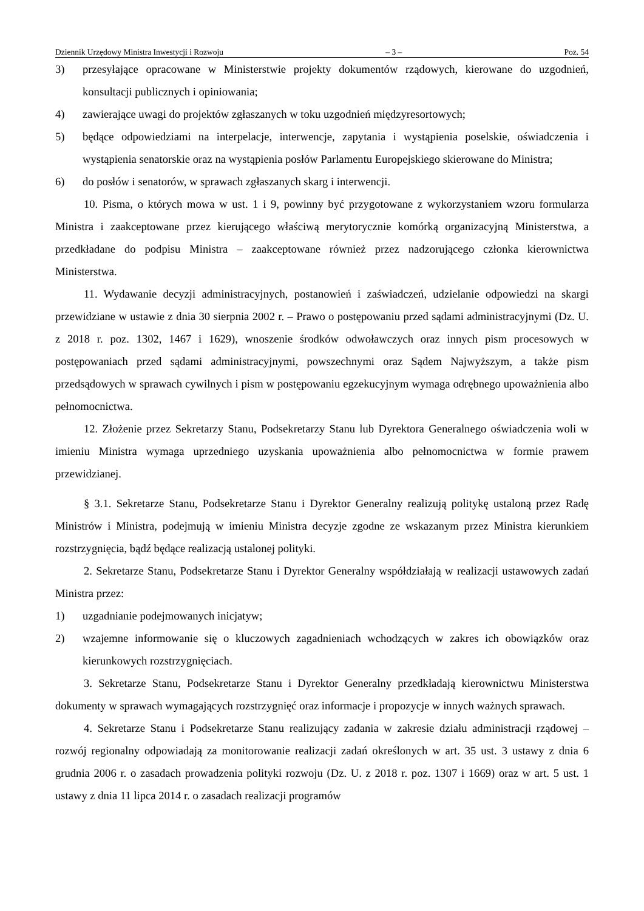Dziennik Urzędowy Ministra Inwestycji i Rozwoju – 3 – Poz. 54
3) przesyłające opracowane w Ministerstwie projekty dokumentów rządowych, kierowane do uzgodnień, konsultacji publicznych i opiniowania;
4) zawierające uwagi do projektów zgłaszanych w toku uzgodnień międzyresortowych;
5) będące odpowiedziami na interpelacje, interwencje, zapytania i wystąpienia poselskie, oświadczenia i wystąpienia senatorskie oraz na wystąpienia posłów Parlamentu Europejskiego skierowane do Ministra;
6) do posłów i senatorów, w sprawach zgłaszanych skarg i interwencji.
10. Pisma, o których mowa w ust. 1 i 9, powinny być przygotowane z wykorzystaniem wzoru formularza Ministra i zaakceptowane przez kierującego właściwą merytorycznie komórką organizacyjną Ministerstwa, a przedkładane do podpisu Ministra – zaakceptowane również przez nadzorującego członka kierownictwa Ministerstwa.
11. Wydawanie decyzji administracyjnych, postanowień i zaświadczeń, udzielanie odpowiedzi na skargi przewidziane w ustawie z dnia 30 sierpnia 2002 r. – Prawo o postępowaniu przed sądami administracyjnymi (Dz. U. z 2018 r. poz. 1302, 1467 i 1629), wnoszenie środków odwoławczych oraz innych pism procesowych w postępowaniach przed sądami administracyjnymi, powszechnymi oraz Sądem Najwyższym, a także pism przedsądowych w sprawach cywilnych i pism w postępowaniu egzekucyjnym wymaga odrębnego upoważnienia albo pełnomocnictwa.
12. Złożenie przez Sekretarzy Stanu, Podsekretarzy Stanu lub Dyrektora Generalnego oświadczenia woli w imieniu Ministra wymaga uprzedniego uzyskania upoważnienia albo pełnomocnictwa w formie prawem przewidzianej.
§ 3.1. Sekretarze Stanu, Podsekretarze Stanu i Dyrektor Generalny realizują politykę ustaloną przez Radę Ministrów i Ministra, podejmują w imieniu Ministra decyzje zgodne ze wskazanym przez Ministra kierunkiem rozstrzygnięcia, bądź będące realizacją ustalonej polityki.
2. Sekretarze Stanu, Podsekretarze Stanu i Dyrektor Generalny współdziałają w realizacji ustawowych zadań Ministra przez:
1) uzgadnianie podejmowanych inicjatyw;
2) wzajemne informowanie się o kluczowych zagadnieniach wchodzących w zakres ich obowiązków oraz kierunkowych rozstrzygnięciach.
3. Sekretarze Stanu, Podsekretarze Stanu i Dyrektor Generalny przedkładają kierownictwu Ministerstwa dokumenty w sprawach wymagających rozstrzygnięć oraz informacje i propozycje w innych ważnych sprawach.
4. Sekretarze Stanu i Podsekretarze Stanu realizujący zadania w zakresie działu administracji rządowej – rozwój regionalny odpowiadają za monitorowanie realizacji zadań określonych w art. 35 ust. 3 ustawy z dnia 6 grudnia 2006 r. o zasadach prowadzenia polityki rozwoju (Dz. U. z 2018 r. poz. 1307 i 1669) oraz w art. 5 ust. 1 ustawy z dnia 11 lipca 2014 r. o zasadach realizacji programów